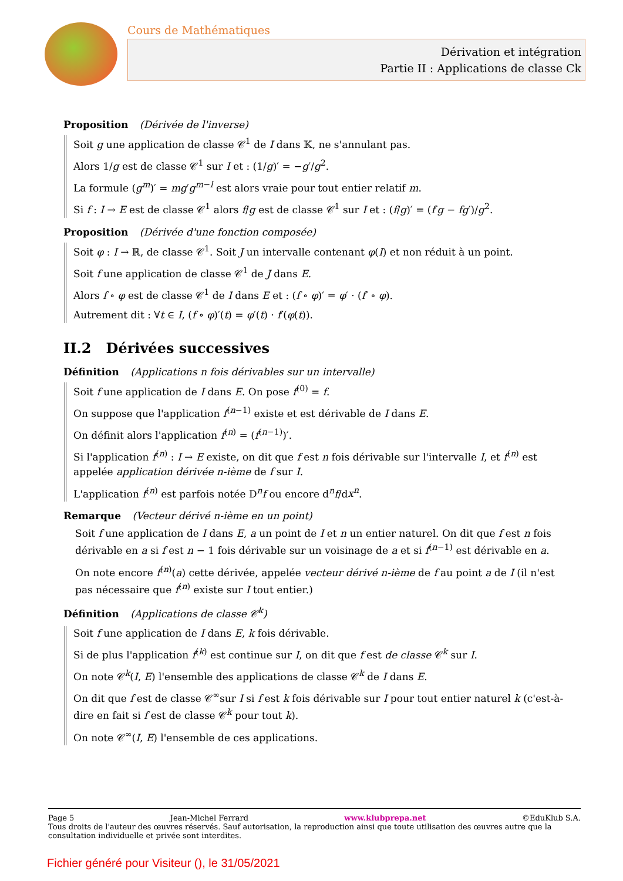Cours de Mathématiques
Dérivation et intégration
Partie II : Applications de classe Ck
Proposition (Dérivée de l'inverse)
Soit g une application de classe 𝒞<sup>1</sup> de I dans 𝕂, ne s'annulant pas.
Alors 1/g est de classe 𝒞<sup>1</sup> sur I et : (1/g)′ = −g′/g<sup>2</sup>.
La formule (g<sup>m</sup>)′ = mg′g<sup>m−l</sup> est alors vraie pour tout entier relatif m.
Si f : I → E est de classe 𝒞<sup>1</sup> alors f/g est de classe 𝒞<sup>1</sup> sur I et : (f/g)′ = (f′g − fg′)/g<sup>2</sup>.
Proposition (Dérivée d'une fonction composée)
Soit φ : I → ℝ, de classe 𝒞<sup>1</sup>. Soit J un intervalle contenant φ(I) et non réduit à un point.
Soit f une application de classe 𝒞<sup>1</sup> de J dans E.
Alors f ∘ φ est de classe 𝒞<sup>1</sup> de I dans E et : (f ∘ φ)′ = φ′ · (f′ ∘ φ).
Autrement dit : ∀t ∈ I, (f ∘ φ)′(t) = φ′(t) · f′(φ(t)).
II.2 Dérivées successives
Définition (Applications n fois dérivables sur un intervalle)
Soit f une application de I dans E. On pose f<sup>(0)</sup> = f.
On suppose que l'application f<sup>(n−1)</sup> existe et est dérivable de I dans E.
On définit alors l'application f<sup>(n)</sup> = (f<sup>(n−1)</sup>)′.
Si l'application f<sup>(n)</sup> : I → E existe, on dit que f est n fois dérivable sur l'intervalle I, et f<sup>(n)</sup> est appelée application dérivée n-ième de f sur I.
L'application f<sup>(n)</sup> est parfois notée D<sup>n</sup>f ou encore d<sup>n</sup>f/dx<sup>n</sup>.
Remarque (Vecteur dérivé n-ième en un point)
Soit f une application de I dans E, a un point de I et n un entier naturel. On dit que f est n fois dérivable en a si f est n − 1 fois dérivable sur un voisinage de a et si f<sup>(n−1)</sup> est dérivable en a.
On note encore f<sup>(n)</sup>(a) cette dérivée, appelée vecteur dérivé n-ième de f au point a de I (il n'est pas nécessaire que f<sup>(n)</sup> existe sur I tout entier.)
Définition (Applications de classe 𝒞<sup>k</sup>)
Soit f une application de I dans E, k fois dérivable.
Si de plus l'application f<sup>(k)</sup> est continue sur I, on dit que f est de classe 𝒞<sup>k</sup> sur I.
On note 𝒞<sup>k</sup>(I, E) l'ensemble des applications de classe 𝒞<sup>k</sup> de I dans E.
On dit que f est de classe 𝒞<sup>∞</sup>sur I si f est k fois dérivable sur I pour tout entier naturel k (c'est-à-dire en fait si f est de classe 𝒞<sup>k</sup> pour tout k).
On note 𝒞<sup>∞</sup>(I, E) l'ensemble de ces applications.
Page 5 Jean-Michel Ferrard www.klubprepa.net ©EduKlub S.A.
Tous droits de l'auteur des œuvres réservés. Sauf autorisation, la reproduction ainsi que toute utilisation des œuvres autre que la consultation individuelle et privée sont interdites.
Fichier généré pour Visiteur (), le 31/05/2021